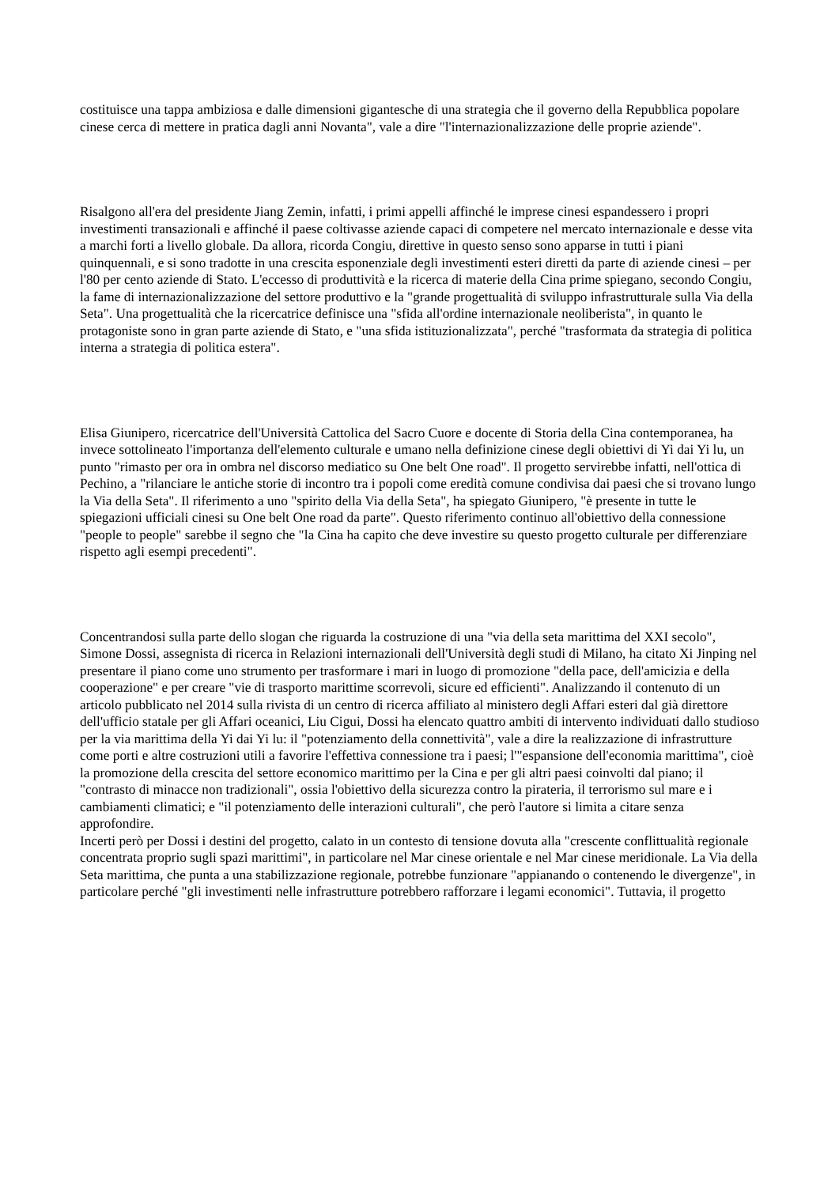costituisce una tappa ambiziosa e dalle dimensioni gigantesche di una strategia che il governo della Repubblica popolare cinese cerca di mettere in pratica dagli anni Novanta", vale a dire "l'internazionalizzazione delle proprie aziende".
Risalgono all'era del presidente Jiang Zemin, infatti, i primi appelli affinché le imprese cinesi espandessero i propri investimenti transazionali e affinché il paese coltivasse aziende capaci di competere nel mercato internazionale e desse vita a marchi forti a livello globale. Da allora, ricorda Congiu, direttive in questo senso sono apparse in tutti i piani quinquennali, e si sono tradotte in una crescita esponenziale degli investimenti esteri diretti da parte di aziende cinesi – per l'80 per cento aziende di Stato. L'eccesso di produttività e la ricerca di materie della Cina prime spiegano, secondo Congiu, la fame di internazionalizzazione del settore produttivo e la "grande progettualità di sviluppo infrastrutturale sulla Via della Seta". Una progettualità che la ricercatrice definisce una "sfida all'ordine internazionale neoliberista", in quanto le protagoniste sono in gran parte aziende di Stato, e "una sfida istituzionalizzata", perché "trasformata da strategia di politica interna a strategia di politica estera".
Elisa Giunipero, ricercatrice dell'Università Cattolica del Sacro Cuore e docente di Storia della Cina contemporanea, ha invece sottolineato l'importanza dell'elemento culturale e umano nella definizione cinese degli obiettivi di Yi dai Yi lu, un punto "rimasto per ora in ombra nel discorso mediatico su One belt One road". Il progetto servirebbe infatti, nell'ottica di Pechino, a "rilanciare le antiche storie di incontro tra i popoli come eredità comune condivisa dai paesi che si trovano lungo la Via della Seta". Il riferimento a uno "spirito della Via della Seta", ha spiegato Giunipero, "è presente in tutte le spiegazioni ufficiali cinesi su One belt One road da parte". Questo riferimento continuo all'obiettivo della connessione "people to people" sarebbe il segno che "la Cina ha capito che deve investire su questo progetto culturale per differenziare rispetto agli esempi precedenti".
Concentrandosi sulla parte dello slogan che riguarda la costruzione di una "via della seta marittima del XXI secolo", Simone Dossi, assegnista di ricerca in Relazioni internazionali dell'Università degli studi di Milano, ha citato Xi Jinping nel presentare il piano come uno strumento per trasformare i mari in luogo di promozione "della pace, dell'amicizia e della cooperazione" e per creare "vie di trasporto marittime scorrevoli, sicure ed efficienti". Analizzando il contenuto di un articolo pubblicato nel 2014 sulla rivista di un centro di ricerca affiliato al ministero degli Affari esteri dal già direttore dell'ufficio statale per gli Affari oceanici, Liu Cigui, Dossi ha elencato quattro ambiti di intervento individuati dallo studioso per la via marittima della Yi dai Yi lu: il "potenziamento della connettività", vale a dire la realizzazione di infrastrutture come porti e altre costruzioni utili a favorire l'effettiva connessione tra i paesi; l'"espansione dell'economia marittima", cioè la promozione della crescita del settore economico marittimo per la Cina e per gli altri paesi coinvolti dal piano; il "contrasto di minacce non tradizionali", ossia l'obiettivo della sicurezza contro la pirateria, il terrorismo sul mare e i cambiamenti climatici; e "il potenziamento delle interazioni culturali", che però l'autore si limita a citare senza approfondire.
Incerti però per Dossi i destini del progetto, calato in un contesto di tensione dovuta alla "crescente conflittualità regionale concentrata proprio sugli spazi marittimi", in particolare nel Mar cinese orientale e nel Mar cinese meridionale. La Via della Seta marittima, che punta a una stabilizzazione regionale, potrebbe funzionare "appianando o contenendo le divergenze", in particolare perché "gli investimenti nelle infrastrutture potrebbero rafforzare i legami economici". Tuttavia, il progetto